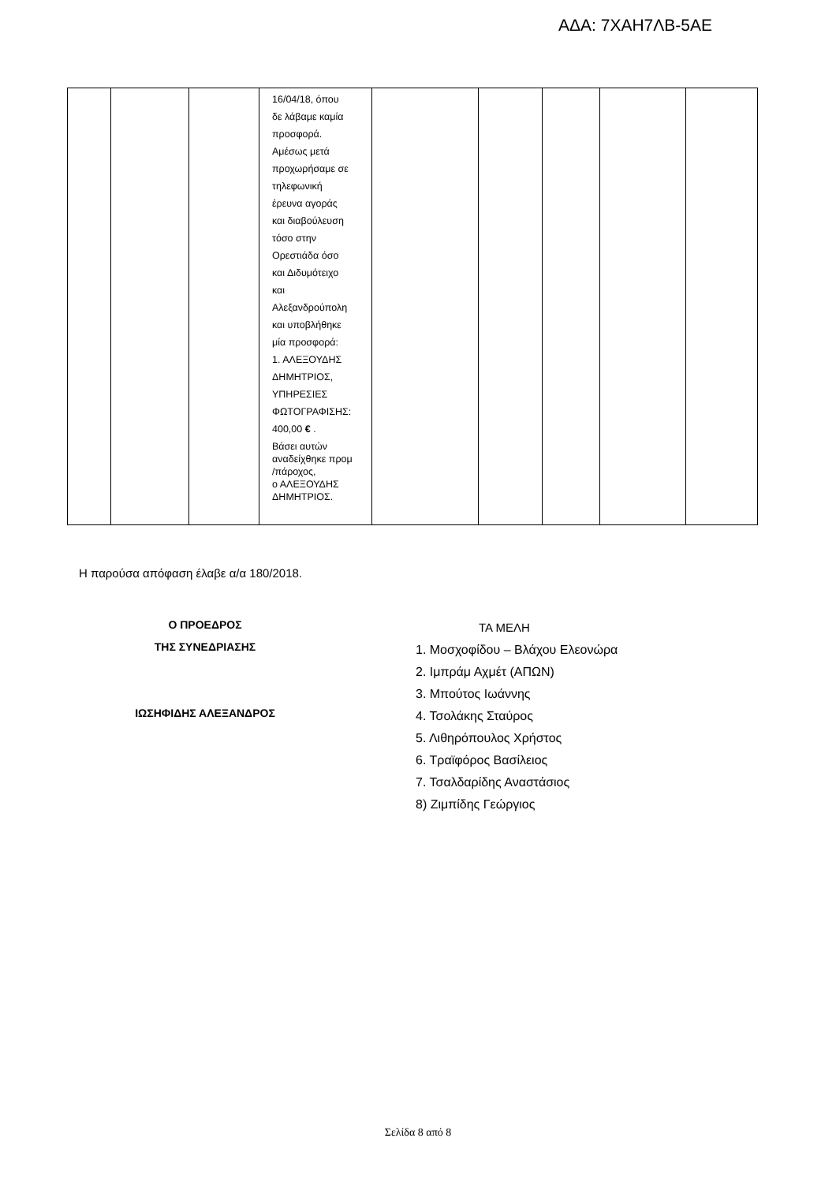ΑΔΑ: 7ΧΑΗ7ΛΒ-5ΑΕ
| | | | 16/04/18, όπου δε λάβαμε καμία προσφορά. Αμέσως μετά προχωρήσαμε σε τηλεφωνική έρευνα αγοράς και διαβούλευση τόσο στην Ορεστιάδα όσο και Διδυμότειχο και Αλεξανδρούπολη και υποβλήθηκε μία προσφορά: 1. ΑΛΕΞΟΥΔΗΣ ΔΗΜΗΤΡΙΟΣ, ΥΠΗΡΕΣΙΕΣ ΦΩΤΟΓΡΑΦΙΣΗΣ: 400,00 € . Βάσει αυτών αναδείχθηκε προμ /πάροχος, ο ΑΛΕΞΟΥΔΗΣ ΔΗΜΗΤΡΙΟΣ. | | | | | |
Η παρούσα απόφαση έλαβε α/α 180/2018.
Ο ΠΡΟΕΔΡΟΣ
ΤΗΣ ΣΥΝΕΔΡΙΑΣΗΣ
ΙΩΣΗΦΙΔΗΣ ΑΛΕΞΑΝΔΡΟΣ
ΤΑ ΜΕΛΗ
1. Μοσχοφίδου – Βλάχου Ελεονώρα
2. Ιμπράμ Αχμέτ (ΑΠΩΝ)
3. Μπούτος Ιωάννης
4. Τσολάκης Σταύρος
5. Λιθηρόπουλος Χρήστος
6. Τραϊφόρος Βασίλειος
7. Τσαλδαρίδης Αναστάσιος
8) Ζιμπίδης Γεώργιος
Σελίδα 8 από 8